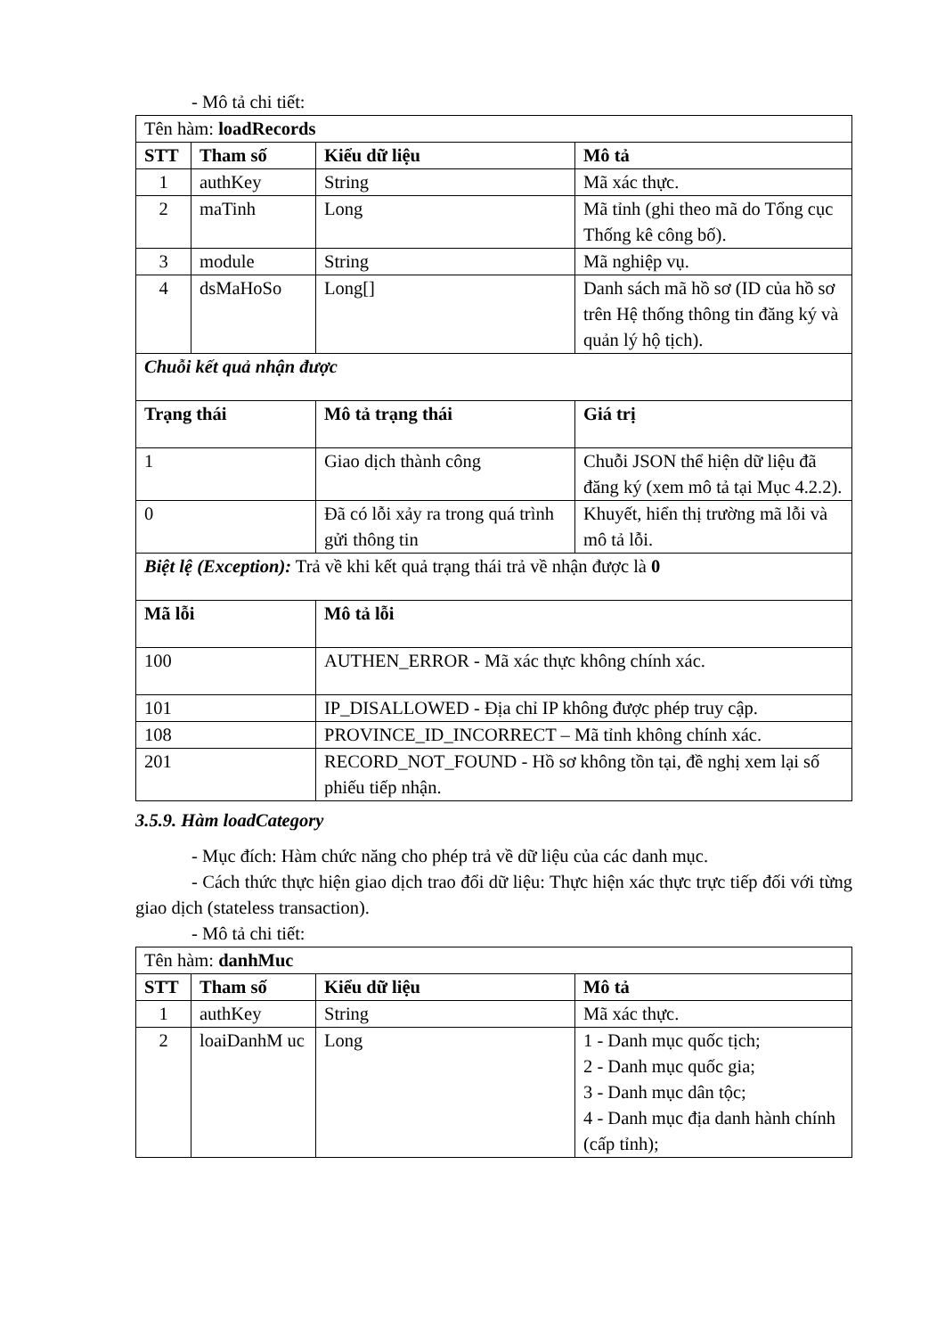- Mô tả chi tiết:
| Tên hàm: loadRecords | | | |
| STT | Tham số | Kiểu dữ liệu | Mô tả |
| 1 | authKey | String | Mã xác thực. |
| 2 | maTinh | Long | Mã tỉnh (ghi theo mã do Tổng cục Thống kê công bố). |
| 3 | module | String | Mã nghiệp vụ. |
| 4 | dsMaHoSo | Long[] | Danh sách mã hồ sơ (ID của hồ sơ trên Hệ thống thông tin đăng ký và quản lý hộ tịch). |
| Chuỗi kết quả nhận được | | | |
| Trạng thái | | Mô tả trạng thái | Giá trị |
| 1 | | Giao dịch thành công | Chuỗi JSON thể hiện dữ liệu đã đăng ký (xem mô tả tại Mục 4.2.2). |
| 0 | | Đã có lỗi xảy ra trong quá trình gửi thông tin | Khuyết, hiển thị trường mã lỗi và mô tả lỗi. |
| Biệt lệ (Exception): Trả về khi kết quả trạng thái trả về nhận được là 0 | | | |
| Mã lỗi | | Mô tả lỗi | |
| 100 | | AUTHEN_ERROR - Mã xác thực không chính xác. | |
| 101 | | IP_DISALLOWED - Địa chỉ IP không được phép truy cập. | |
| 108 | | PROVINCE_ID_INCORRECT – Mã tỉnh không chính xác. | |
| 201 | | RECORD_NOT_FOUND - Hồ sơ không tồn tại, đề nghị xem lại số phiếu tiếp nhận. | |
3.5.9. Hàm loadCategory
- Mục đích: Hàm chức năng cho phép trả về dữ liệu của các danh mục.
- Cách thức thực hiện giao dịch trao đổi dữ liệu: Thực hiện xác thực trực tiếp đối với từng giao dịch (stateless transaction).
- Mô tả chi tiết:
| Tên hàm: danhMuc | | | |
| STT | Tham số | Kiểu dữ liệu | Mô tả |
| 1 | authKey | String | Mã xác thực. |
| 2 | loaiDanhM uc | Long | 1 - Danh mục quốc tịch; 2 - Danh mục quốc gia; 3 - Danh mục dân tộc; 4 - Danh mục địa danh hành chính (cấp tỉnh); |